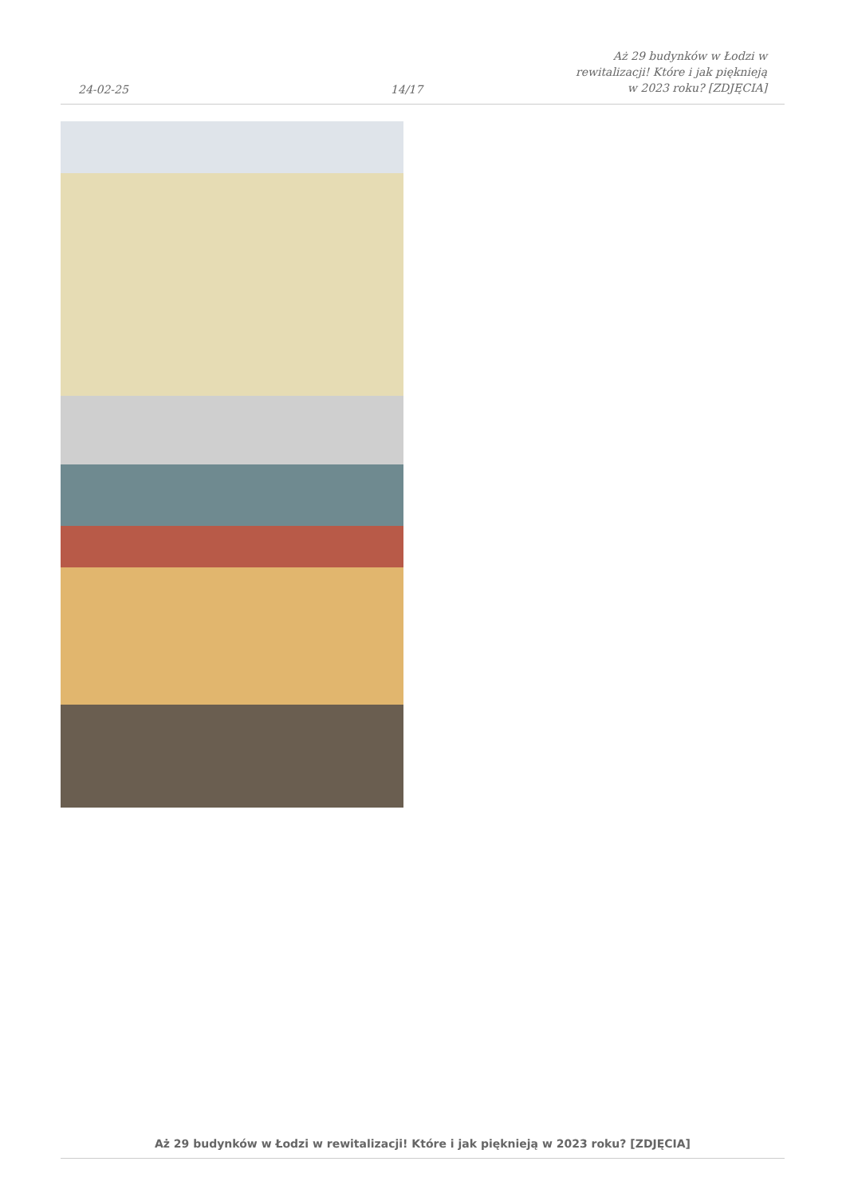24-02-25 14/17 Aż 29 budynków w Łodzi w rewitalizacji! Które i jak pięknieją w 2023 roku? [ZDJĘCIA]
Aż 29 budynków w Łodzi w rewitalizacji! Które i jak pięknieją w 2023 roku? [ZDJĘCIA]